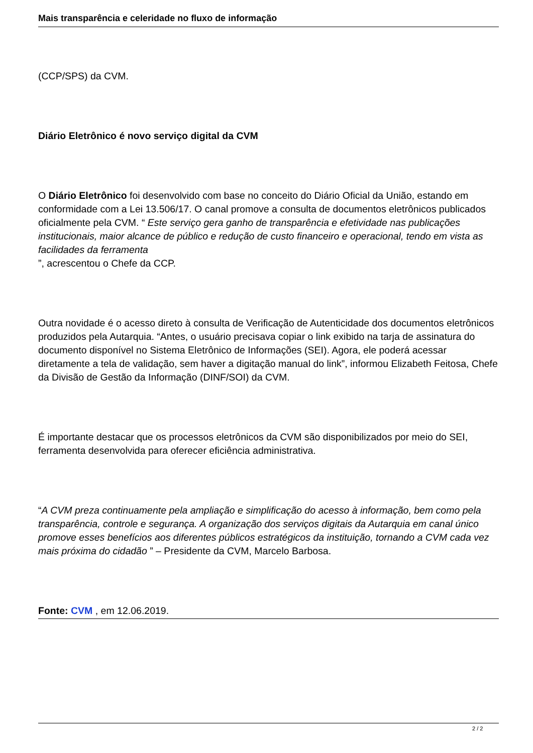Mais transparência e celeridade no fluxo de informação
(CCP/SPS) da CVM.
Diário Eletrônico é novo serviço digital da CVM
O Diário Eletrônico foi desenvolvido com base no conceito do Diário Oficial da União, estando em conformidade com a Lei 13.506/17. O canal promove a consulta de documentos eletrônicos publicados oficialmente pela CVM. “ Este serviço gera ganho de transparência e efetividade nas publicações institucionais, maior alcance de público e redução de custo financeiro e operacional, tendo em vista as facilidades da ferramenta
”, acrescentou o Chefe da CCP.
Outra novidade é o acesso direto à consulta de Verificação de Autenticidade dos documentos eletrônicos produzidos pela Autarquia. “Antes, o usuário precisava copiar o link exibido na tarja de assinatura do documento disponível no Sistema Eletrônico de Informações (SEI). Agora, ele poderá acessar diretamente a tela de validação, sem haver a digitação manual do link”, informou Elizabeth Feitosa, Chefe da Divisão de Gestão da Informação (DINF/SOI) da CVM.
É importante destacar que os processos eletrônicos da CVM são disponibilizados por meio do SEI, ferramenta desenvolvida para oferecer eficiência administrativa.
“A CVM preza continuamente pela ampliação e simplificação do acesso à informação, bem como pela transparência, controle e segurança. A organização dos serviços digitais da Autarquia em canal único promove esses benefícios aos diferentes públicos estratégicos da instituição, tornando a CVM cada vez mais próxima do cidadão ” – Presidente da CVM, Marcelo Barbosa.
Fonte: CVM , em 12.06.2019.
2 / 2